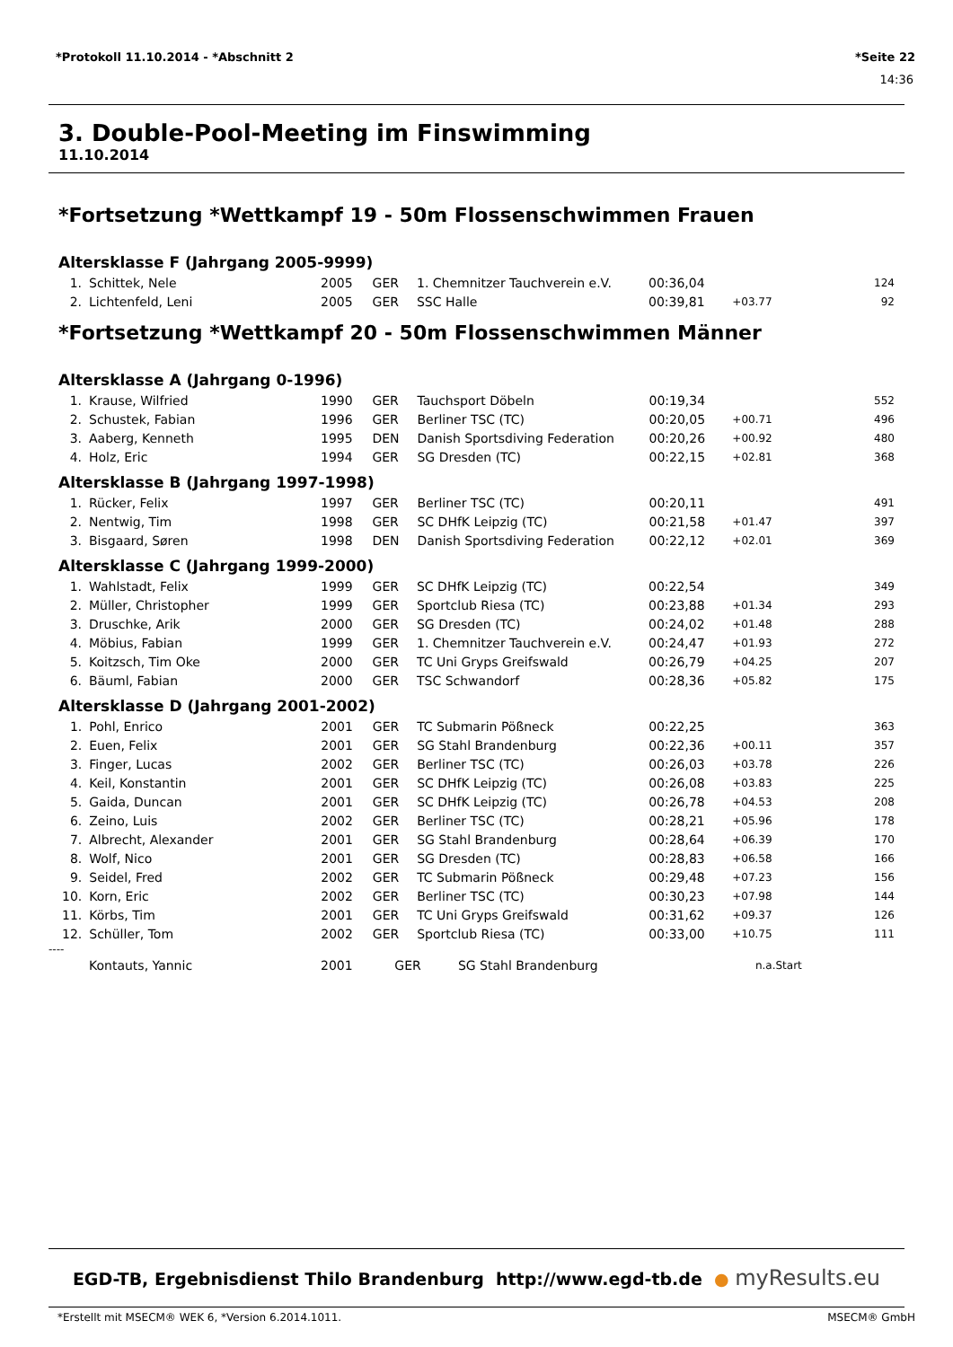*Protokoll 11.10.2014 - *Abschnitt 2 *Seite 22
14:36
3. Double-Pool-Meeting im Finswimming
11.10.2014
*Fortsetzung *Wettkampf 19 - 50m Flossenschwimmen Frauen
Altersklasse F (Jahrgang 2005-9999)
| 1. | Schittek, Nele | 2005 | GER | 1. Chemnitzer Tauchverein e.V. | 00:36,04 | | 124 |
| 2. | Lichtenfeld, Leni | 2005 | GER | SSC Halle | 00:39,81 | +03.77 | 92 |
*Fortsetzung *Wettkampf 20 - 50m Flossenschwimmen Männer
Altersklasse A (Jahrgang 0-1996)
| 1. | Krause, Wilfried | 1990 | GER | Tauchsport Döbeln | 00:19,34 | | 552 |
| 2. | Schustek, Fabian | 1996 | GER | Berliner TSC (TC) | 00:20,05 | +00.71 | 496 |
| 3. | Aaberg, Kenneth | 1995 | DEN | Danish Sportsdiving Federation | 00:20,26 | +00.92 | 480 |
| 4. | Holz, Eric | 1994 | GER | SG Dresden (TC) | 00:22,15 | +02.81 | 368 |
Altersklasse B (Jahrgang 1997-1998)
| 1. | Rücker, Felix | 1997 | GER | Berliner TSC (TC) | 00:20,11 | | 491 |
| 2. | Nentwig, Tim | 1998 | GER | SC DHfK Leipzig (TC) | 00:21,58 | +01.47 | 397 |
| 3. | Bisgaard, Søren | 1998 | DEN | Danish Sportsdiving Federation | 00:22,12 | +02.01 | 369 |
Altersklasse C (Jahrgang 1999-2000)
| 1. | Wahlstadt, Felix | 1999 | GER | SC DHfK Leipzig (TC) | 00:22,54 | | 349 |
| 2. | Müller, Christopher | 1999 | GER | Sportclub Riesa (TC) | 00:23,88 | +01.34 | 293 |
| 3. | Druschke, Arik | 2000 | GER | SG Dresden (TC) | 00:24,02 | +01.48 | 288 |
| 4. | Möbius, Fabian | 1999 | GER | 1. Chemnitzer Tauchverein e.V. | 00:24,47 | +01.93 | 272 |
| 5. | Koitzsch, Tim Oke | 2000 | GER | TC Uni Gryps Greifswald | 00:26,79 | +04.25 | 207 |
| 6. | Bäuml, Fabian | 2000 | GER | TSC Schwandorf | 00:28,36 | +05.82 | 175 |
Altersklasse D (Jahrgang 2001-2002)
| 1. | Pohl, Enrico | 2001 | GER | TC Submarin Pößneck | 00:22,25 | | 363 |
| 2. | Euen, Felix | 2001 | GER | SG Stahl Brandenburg | 00:22,36 | +00.11 | 357 |
| 3. | Finger, Lucas | 2002 | GER | Berliner TSC (TC) | 00:26,03 | +03.78 | 226 |
| 4. | Keil, Konstantin | 2001 | GER | SC DHfK Leipzig (TC) | 00:26,08 | +03.83 | 225 |
| 5. | Gaida, Duncan | 2001 | GER | SC DHfK Leipzig (TC) | 00:26,78 | +04.53 | 208 |
| 6. | Zeino, Luis | 2002 | GER | Berliner TSC (TC) | 00:28,21 | +05.96 | 178 |
| 7. | Albrecht, Alexander | 2001 | GER | SG Stahl Brandenburg | 00:28,64 | +06.39 | 170 |
| 8. | Wolf, Nico | 2001 | GER | SG Dresden (TC) | 00:28,83 | +06.58 | 166 |
| 9. | Seidel, Fred | 2002 | GER | TC Submarin Pößneck | 00:29,48 | +07.23 | 156 |
| 10. | Korn, Eric | 2002 | GER | Berliner TSC (TC) | 00:30,23 | +07.98 | 144 |
| 11. | Körbs, Tim | 2001 | GER | TC Uni Gryps Greifswald | 00:31,62 | +09.37 | 126 |
| 12. | Schüller, Tom | 2002 | GER | Sportclub Riesa (TC) | 00:33,00 | +10.75 | 111 |
----
| | Kontauts, Yannic | 2001 | GER | SG Stahl Brandenburg | | n.a.Start | |
EGD-TB, Ergebnisdienst Thilo Brandenburg http://www.egd-tb.de ● myResults.eu
*Erstellt mit MSECM® WEK 6, *Version 6.2014.1011. MSECM® GmbH